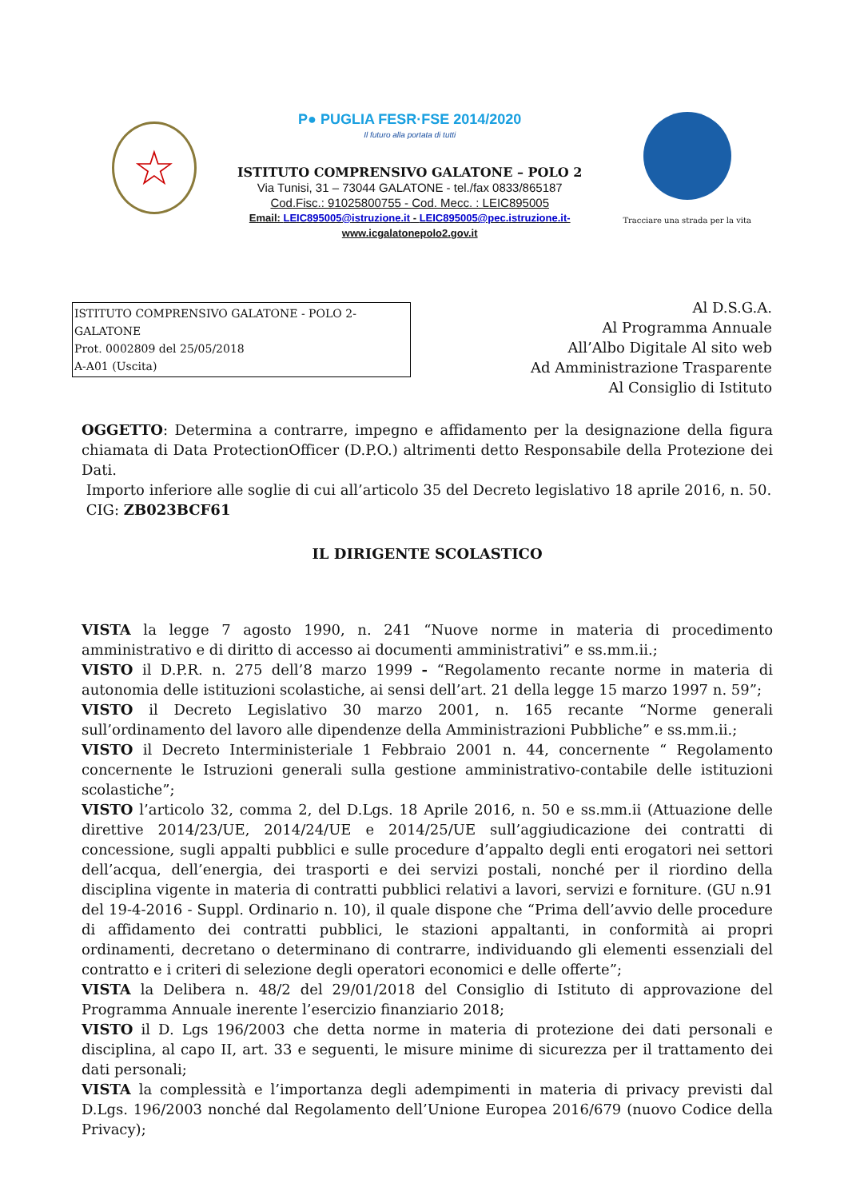☆
P● PUGLIA FESR·FSE 2014/2020
Il futuro alla portata di tutti
ISTITUTO COMPRENSIVO GALATONE – POLO 2
Via Tunisi, 31 – 73044 GALATONE - tel./fax 0833/865187
Cod.Fisc.: 91025800755 - Cod. Mecc. : LEIC895005
Email: LEIC895005@istruzione.it - LEIC895005@pec.istruzione.it-
www.icgalatonepolo2.gov.it
Tracciare una strada per la vita
ISTITUTO COMPRENSIVO GALATONE - POLO 2-GALATONE
Prot. 0002809 del 25/05/2018
A-A01 (Uscita)
Al D.S.G.A.
Al Programma Annuale
All’Albo Digitale Al sito web
Ad Amministrazione Trasparente
Al Consiglio di Istituto
OGGETTO: Determina a contrarre, impegno e affidamento per la designazione della figura chiamata di Data ProtectionOfficer (D.P.O.) altrimenti detto Responsabile della Protezione dei Dati.
Importo inferiore alle soglie di cui all’articolo 35 del Decreto legislativo 18 aprile 2016, n. 50.
CIG: ZB023BCF61
IL DIRIGENTE SCOLASTICO
VISTA la legge 7 agosto 1990, n. 241 “Nuove norme in materia di procedimento amministrativo e di diritto di accesso ai documenti amministrativi” e ss.mm.ii.;
VISTO il D.P.R. n. 275 dell’8 marzo 1999 - “Regolamento recante norme in materia di autonomia delle istituzioni scolastiche, ai sensi dell’art. 21 della legge 15 marzo 1997 n. 59”;
VISTO il Decreto Legislativo 30 marzo 2001, n. 165 recante “Norme generali sull’ordinamento del lavoro alle dipendenze della Amministrazioni Pubbliche” e ss.mm.ii.;
VISTO il Decreto Interministeriale 1 Febbraio 2001 n. 44, concernente “ Regolamento concernente le Istruzioni generali sulla gestione amministrativo-contabile delle istituzioni scolastiche”;
VISTO l’articolo 32, comma 2, del D.Lgs. 18 Aprile 2016, n. 50 e ss.mm.ii (Attuazione delle direttive 2014/23/UE, 2014/24/UE e 2014/25/UE sull’aggiudicazione dei contratti di concessione, sugli appalti pubblici e sulle procedure d’appalto degli enti erogatori nei settori dell’acqua, dell’energia, dei trasporti e dei servizi postali, nonché per il riordino della disciplina vigente in materia di contratti pubblici relativi a lavori, servizi e forniture. (GU n.91 del 19-4-2016 - Suppl. Ordinario n. 10), il quale dispone che “Prima dell’avvio delle procedure di affidamento dei contratti pubblici, le stazioni appaltanti, in conformità ai propri ordinamenti, decretano o determinano di contrarre, individuando gli elementi essenziali del contratto e i criteri di selezione degli operatori economici e delle offerte”;
VISTA la Delibera n. 48/2 del 29/01/2018 del Consiglio di Istituto di approvazione del Programma Annuale inerente l’esercizio finanziario 2018;
VISTO il D. Lgs 196/2003 che detta norme in materia di protezione dei dati personali e disciplina, al capo II, art. 33 e seguenti, le misure minime di sicurezza per il trattamento dei dati personali;
VISTA la complessità e l’importanza degli adempimenti in materia di privacy previsti dal D.Lgs. 196/2003 nonché dal Regolamento dell’Unione Europea 2016/679 (nuovo Codice della Privacy);